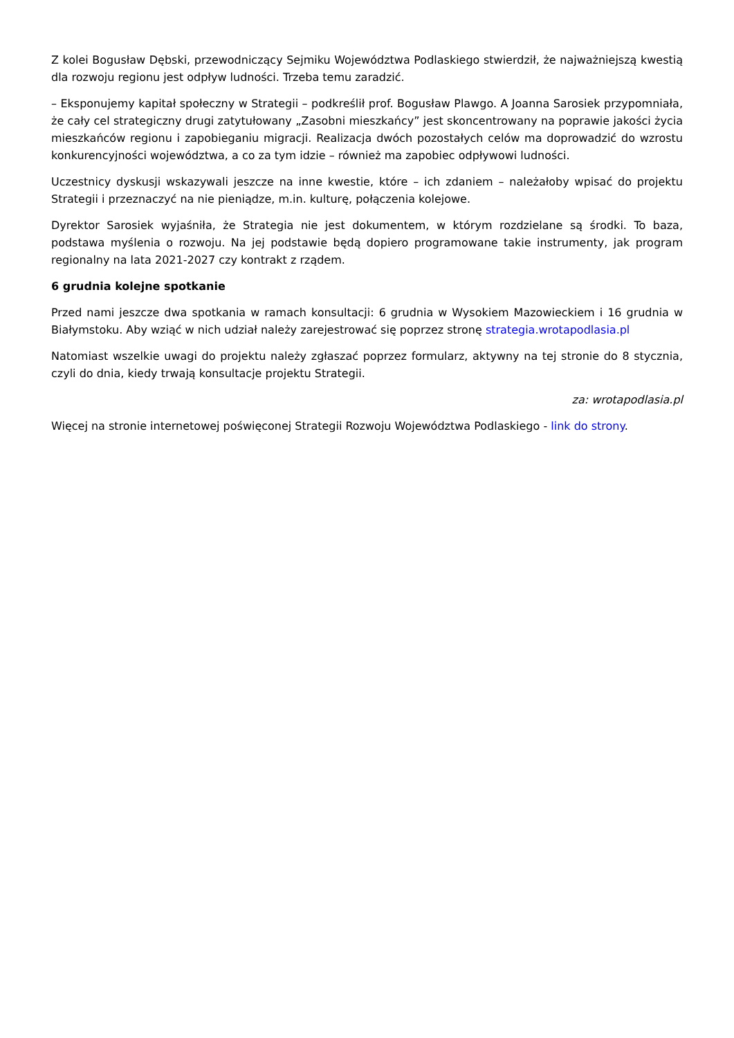Z kolei Bogusław Dębski, przewodniczący Sejmiku Województwa Podlaskiego stwierdził, że najważniejszą kwestią dla rozwoju regionu jest odpływ ludności. Trzeba temu zaradzić.
– Eksponujemy kapitał społeczny w Strategii – podkreślił prof. Bogusław Plawgo. A Joanna Sarosiek przypomniała, że cały cel strategiczny drugi zatytułowany „Zasobni mieszkańcy” jest skoncentrowany na poprawie jakości życia mieszkańców regionu i zapobieganiu migracji. Realizacja dwóch pozostałych celów ma doprowadzić do wzrostu konkurencyjności województwa, a co za tym idzie – również ma zapobiec odpływowi ludności.
Uczestnicy dyskusji wskazywali jeszcze na inne kwestie, które – ich zdaniem – należałoby wpisać do projektu Strategii i przeznaczyć na nie pieniądze, m.in. kulturę, połączenia kolejowe.
Dyrektor Sarosiek wyjaśniła, że Strategia nie jest dokumentem, w którym rozdzielane są środki. To baza, podstawa myślenia o rozwoju. Na jej podstawie będą dopiero programowane takie instrumenty, jak program regionalny na lata 2021-2027 czy kontrakt z rządem.
6 grudnia kolejne spotkanie
Przed nami jeszcze dwa spotkania w ramach konsultacji: 6 grudnia w Wysokiem Mazowieckiem i 16 grudnia w Białymstoku. Aby wziąć w nich udział należy zarejestrować się poprzez stronę strategia.wrotapodlasia.pl
Natomiast wszelkie uwagi do projektu należy zgłaszać poprzez formularz, aktywny na tej stronie do 8 stycznia, czyli do dnia, kiedy trwają konsultacje projektu Strategii.
za: wrotapodlasia.pl
Więcej na stronie internetowej poświęconej Strategii Rozwoju Województwa Podlaskiego - link do strony.